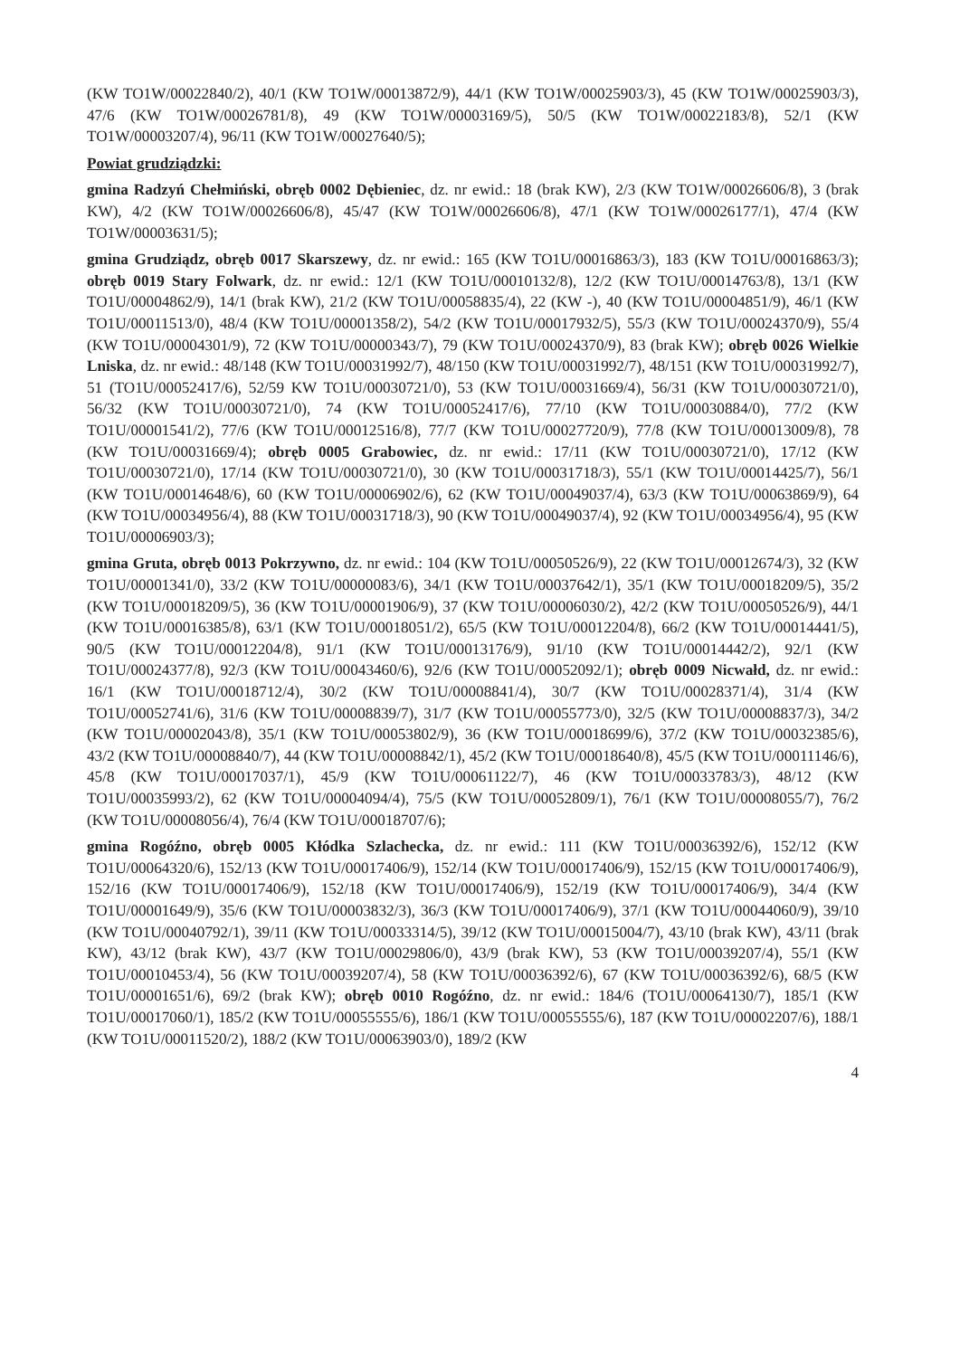(KW TO1W/00022840/2), 40/1 (KW TO1W/00013872/9), 44/1 (KW TO1W/00025903/3), 45 (KW TO1W/00025903/3), 47/6 (KW TO1W/00026781/8), 49 (KW TO1W/00003169/5), 50/5 (KW TO1W/00022183/8), 52/1 (KW TO1W/00003207/4), 96/11 (KW TO1W/00027640/5);
Powiat grudziądzki:
gmina Radzyń Chełmiński, obręb 0002 Dębieniec, dz. nr ewid.: 18 (brak KW), 2/3 (KW TO1W/00026606/8), 3 (brak KW), 4/2 (KW TO1W/00026606/8), 45/47 (KW TO1W/00026606/8), 47/1 (KW TO1W/00026177/1), 47/4 (KW TO1W/00003631/5);
gmina Grudziądz, obręb 0017 Skarszewy, dz. nr ewid.: 165 (KW TO1U/00016863/3), 183 (KW TO1U/00016863/3); obręb 0019 Stary Folwark, dz. nr ewid.: 12/1 (KW TO1U/00010132/8), 12/2 (KW TO1U/00014763/8), 13/1 (KW TO1U/00004862/9), 14/1 (brak KW), 21/2 (KW TO1U/00058835/4), 22 (KW -), 40 (KW TO1U/00004851/9), 46/1 (KW TO1U/00011513/0), 48/4 (KW TO1U/00001358/2), 54/2 (KW TO1U/00017932/5), 55/3 (KW TO1U/00024370/9), 55/4 (KW TO1U/00004301/9), 72 (KW TO1U/00000343/7), 79 (KW TO1U/00024370/9), 83 (brak KW); obręb 0026 Wielkie Lniska, dz. nr ewid.: 48/148 (KW TO1U/00031992/7), 48/150 (KW TO1U/00031992/7), 48/151 (KW TO1U/00031992/7), 51 (TO1U/00052417/6), 52/59 KW TO1U/00030721/0), 53 (KW TO1U/00031669/4), 56/31 (KW TO1U/00030721/0), 56/32 (KW TO1U/00030721/0), 74 (KW TO1U/00052417/6), 77/10 (KW TO1U/00030884/0), 77/2 (KW TO1U/00001541/2), 77/6 (KW TO1U/00012516/8), 77/7 (KW TO1U/00027720/9), 77/8 (KW TO1U/00013009/8), 78 (KW TO1U/00031669/4); obręb 0005 Grabowiec, dz. nr ewid.: 17/11 (KW TO1U/00030721/0), 17/12 (KW TO1U/00030721/0), 17/14 (KW TO1U/00030721/0), 30 (KW TO1U/00031718/3), 55/1 (KW TO1U/00014425/7), 56/1 (KW TO1U/00014648/6), 60 (KW TO1U/00006902/6), 62 (KW TO1U/00049037/4), 63/3 (KW TO1U/00063869/9), 64 (KW TO1U/00034956/4), 88 (KW TO1U/00031718/3), 90 (KW TO1U/00049037/4), 92 (KW TO1U/00034956/4), 95 (KW TO1U/00006903/3);
gmina Gruta, obręb 0013 Pokrzywno, dz. nr ewid.: 104 (KW TO1U/00050526/9), 22 (KW TO1U/00012674/3), 32 (KW TO1U/00001341/0), 33/2 (KW TO1U/00000083/6), 34/1 (KW TO1U/00037642/1), 35/1 (KW TO1U/00018209/5), 35/2 (KW TO1U/00018209/5), 36 (KW TO1U/00001906/9), 37 (KW TO1U/00006030/2), 42/2 (KW TO1U/00050526/9), 44/1 (KW TO1U/00016385/8), 63/1 (KW TO1U/00018051/2), 65/5 (KW TO1U/00012204/8), 66/2 (KW TO1U/00014441/5), 90/5 (KW TO1U/00012204/8), 91/1 (KW TO1U/00013176/9), 91/10 (KW TO1U/00014442/2), 92/1 (KW TO1U/00024377/8), 92/3 (KW TO1U/00043460/6), 92/6 (KW TO1U/00052092/1); obręb 0009 Nicwałd, dz. nr ewid.: 16/1 (KW TO1U/00018712/4), 30/2 (KW TO1U/00008841/4), 30/7 (KW TO1U/00028371/4), 31/4 (KW TO1U/00052741/6), 31/6 (KW TO1U/00008839/7), 31/7 (KW TO1U/00055773/0), 32/5 (KW TO1U/00008837/3), 34/2 (KW TO1U/00002043/8), 35/1 (KW TO1U/00053802/9), 36 (KW TO1U/00018699/6), 37/2 (KW TO1U/00032385/6), 43/2 (KW TO1U/00008840/7), 44 (KW TO1U/00008842/1), 45/2 (KW TO1U/00018640/8), 45/5 (KW TO1U/00011146/6), 45/8 (KW TO1U/00017037/1), 45/9 (KW TO1U/00061122/7), 46 (KW TO1U/00033783/3), 48/12 (KW TO1U/00035993/2), 62 (KW TO1U/00004094/4), 75/5 (KW TO1U/00052809/1), 76/1 (KW TO1U/00008055/7), 76/2 (KW TO1U/00008056/4), 76/4 (KW TO1U/00018707/6);
gmina Rogóźno, obręb 0005 Kłódka Szlachecka, dz. nr ewid.: 111 (KW TO1U/00036392/6), 152/12 (KW TO1U/00064320/6), 152/13 (KW TO1U/00017406/9), 152/14 (KW TO1U/00017406/9), 152/15 (KW TO1U/00017406/9), 152/16 (KW TO1U/00017406/9), 152/18 (KW TO1U/00017406/9), 152/19 (KW TO1U/00017406/9), 34/4 (KW TO1U/00001649/9), 35/6 (KW TO1U/00003832/3), 36/3 (KW TO1U/00017406/9), 37/1 (KW TO1U/00044060/9), 39/10 (KW TO1U/00040792/1), 39/11 (KW TO1U/00033314/5), 39/12 (KW TO1U/00015004/7), 43/10 (brak KW), 43/11 (brak KW), 43/12 (brak KW), 43/7 (KW TO1U/00029806/0), 43/9 (brak KW), 53 (KW TO1U/00039207/4), 55/1 (KW TO1U/00010453/4), 56 (KW TO1U/00039207/4), 58 (KW TO1U/00036392/6), 67 (KW TO1U/00036392/6), 68/5 (KW TO1U/00001651/6), 69/2 (brak KW); obręb 0010 Rogóźno, dz. nr ewid.: 184/6 (TO1U/00064130/7), 185/1 (KW TO1U/00017060/1), 185/2 (KW TO1U/00055555/6), 186/1 (KW TO1U/00055555/6), 187 (KW TO1U/00002207/6), 188/1 (KW TO1U/00011520/2), 188/2 (KW TO1U/00063903/0), 189/2 (KW
4